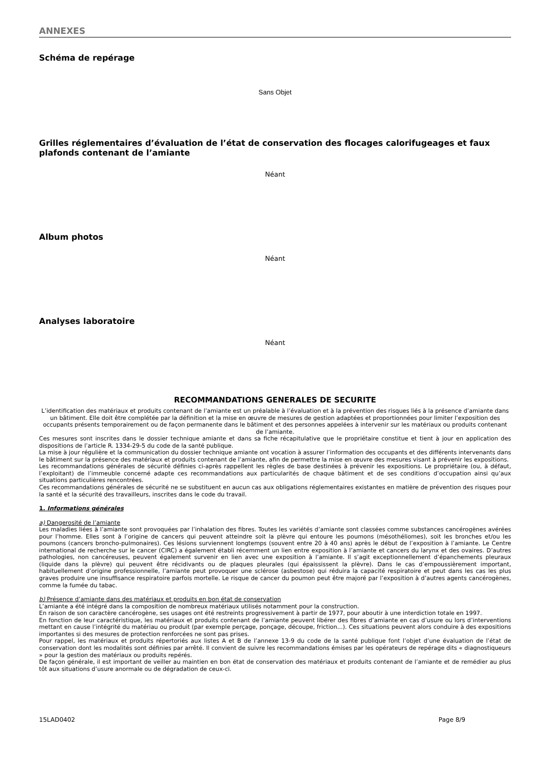ANNEXES
Schéma de repérage
Sans Objet
Grilles réglementaires d’évaluation de l’état de conservation des flocages calorifugeages et faux plafonds contenant de l’amiante
Néant
Album photos
Néant
Analyses laboratoire
Néant
RECOMMANDATIONS GENERALES DE SECURITE
L’identification des matériaux et produits contenant de l’amiante est un préalable à l’évaluation et à la prévention des risques liés à la présence d’amiante dans un bâtiment. Elle doit être complétée par la définition et la mise en œuvre de mesures de gestion adaptées et proportionnées pour limiter l’exposition des occupants présents temporairement ou de façon permanente dans le bâtiment et des personnes appelées à intervenir sur les matériaux ou produits contenant de l’amiante.
Ces mesures sont inscrites dans le dossier technique amiante et dans sa fiche récapitulative que le propriétaire constitue et tient à jour en application des dispositions de l’article R. 1334-29-5 du code de la santé publique.
La mise à jour régulière et la communication du dossier technique amiante ont vocation à assurer l’information des occupants et des différents intervenants dans le bâtiment sur la présence des matériaux et produits contenant de l’amiante, afin de permettre la mise en œuvre des mesures visant à prévenir les expositions.
Les recommandations générales de sécurité définies ci-après rappellent les règles de base destinées à prévenir les expositions. Le propriétaire (ou, à défaut, l’exploitant) de l’immeuble concerné adapte ces recommandations aux particularités de chaque bâtiment et de ses conditions d’occupation ainsi qu’aux situations particulières rencontrées.
Ces recommandations générales de sécurité ne se substituent en aucun cas aux obligations réglementaires existantes en matière de prévention des risques pour la santé et la sécurité des travailleurs, inscrites dans le code du travail.
1. Informations générales
a) Dangerosité de l’amiante
Les maladies liées à l’amiante sont provoquées par l’inhalation des fibres. Toutes les variétés d’amiante sont classées comme substances cancérogènes avérées pour l’homme. Elles sont à l’origine de cancers qui peuvent atteindre soit la plèvre qui entoure les poumons (mésothéliomes), soit les bronches et/ou les poumons (cancers broncho-pulmonaires). Ces lésions surviennent longtemps (souvent entre 20 à 40 ans) après le début de l’exposition à l’amiante. Le Centre international de recherche sur le cancer (CIRC) a également établi récemment un lien entre exposition à l’amiante et cancers du larynx et des ovaires. D’autres pathologies, non cancéreuses, peuvent également survenir en lien avec une exposition à l’amiante. Il s’agit exceptionnellement d’épanchements pleuraux (liquide dans la plèvre) qui peuvent être récidivants ou de plaques pleurales (qui épaississent la plèvre). Dans le cas d’empoussièrement important, habituellement d’origine professionnelle, l’amiante peut provoquer une sclérose (asbestose) qui réduira la capacité respiratoire et peut dans les cas les plus graves produire une insuffisance respiratoire parfois mortelle. Le risque de cancer du poumon peut être majoré par l’exposition à d’autres agents cancérogènes, comme la fumée du tabac.
b) Présence d’amiante dans des matériaux et produits en bon état de conservation
L’amiante a été intégré dans la composition de nombreux matériaux utilisés notamment pour la construction.
En raison de son caractère cancérogène, ses usages ont été restreints progressivement à partir de 1977, pour aboutir à une interdiction totale en 1997.
En fonction de leur caractéristique, les matériaux et produits contenant de l’amiante peuvent libérer des fibres d’amiante en cas d’usure ou lors d’interventions mettant en cause l’intégrité du matériau ou produit (par exemple perçage, ponçage, découpe, friction...). Ces situations peuvent alors conduire à des expositions importantes si des mesures de protection renforcées ne sont pas prises.
Pour rappel, les matériaux et produits répertoriés aux listes A et B de l’annexe 13-9 du code de la santé publique font l’objet d’une évaluation de l’état de conservation dont les modalités sont définies par arrêté. Il convient de suivre les recommandations émises par les opérateurs de repérage dits « diagnostiqueurs » pour la gestion des matériaux ou produits repérés.
De façon générale, il est important de veiller au maintien en bon état de conservation des matériaux et produits contenant de l’amiante et de remédier au plus tôt aux situations d’usure anormale ou de dégradation de ceux-ci.
15LAD0402 Page 8/9